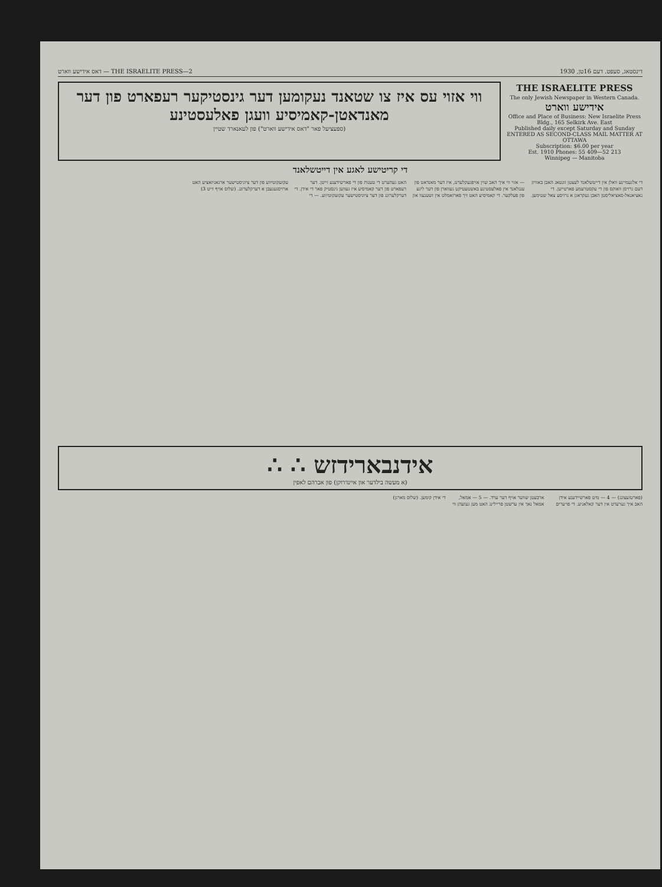דינסטאג, סעפט. דעם 16טן, 1930 THE ISRAELITE PRESS—2 — דאס אידישע ווארט
THE ISRAELITE PRESS
The only Jewish Newspaper in Western Canada.
אידישע ווארט
Office and Place of Business: New Israelite Press Bldg., 165 Selkirk Ave. East
Published daily except Saturday and Sunday
ENTERED AS SECOND-CLASS MAIL MATTER AT OTTAWA
Subscription: $6.00 per year
Est. 1910 Phones: 55 409—52 213
Winnipeg — Manitoba
ווי אזוי עס איז צו שטאנד נעקומען דער גינסטיקער רעפארט פון דער מאנדאטן-קאמיסיע וועגן פאלעסטינע
(ספעציעל פאר "דאס אידישע ווארט") פון לעאנארד שטיין
די קריטישע לאגע אין דייטשלאנד
די אלגעמיינע וואלן אין דייטשלאנד לעצטן זונטאג האבן באוויזן דעם גרויסן וואוקס פון די עקסטרעמע פארטייען. די נאציאנאל-סאציאליסטן האבן געקראגן א גרויסע צאל שטימען. — אזוי ווי איך האב שוין אויפגעקלערט, איז דער מאנדאט פון ענגלאנד אין פאלעסטינע באשטעטיקט געווארן פון דער ליגע פון פעלקער. די קאמיסיע האט זיך פארזאמלט אין זשענעוו און האט געהערט די טענות פון די פארשידענע זייטן. דער רעפארט פון דער קאמיסיע איז געווען גינסטיק פאר די אידן. די דערקלערונג פון דער ציוניסטישער עקזעקוטיווע. — די עקזעקוטיווע פון דער ציוניסטישער ארגאניזאציע האט ארויסגעגעבן א דערקלערונג. (שלוס אויף זייט 3)
אידנבארידזש ∴ ∴
(א מעשה בילדער און איינדרוקן) פון אברהם לאפין
(פארטזעצונג) — 4 — מיט פארשיידענע אידן האב איך גערעדט אין דער קאלאניע. די פויערים ארבעטן שווער אויף דער ערד. — 5 — אמאל, אמאל נאך אין ערשטן פריילינג האט מען געזעהן ווי די אידן קומען. (שלוס מארגן)